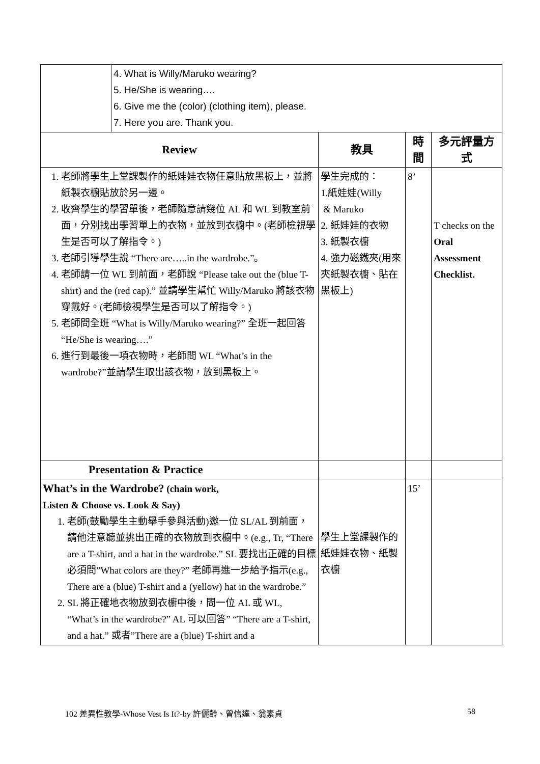| | 4. What is Willy/Maruko wearing? 5. He/She is wearing…. 6. Give me the (color) (clothing item), please. 7. Here you are. Thank you. | | | |
| Review | | 教具 | 時 間 | 多元評量方式 |
| 1. 老師將學生上堂課製作的紙娃娃衣物任意貼放黑板上，並將紙製衣櫥貼放於另一邊。 2. 收齊學生的學習單後，老師隨意請幾位 AL 和 WL 到教室前面，分別找出學習單上的衣物，並放到衣櫥中。(老師檢視學生是否可以了解指令。) 3. 老師引導學生說 “There are…..in the wardrobe.”。 4. 老師請一位 WL 到前面，老師說 “Please take out the (blue T-shirt) and the (red cap).” 並請學生幫忙 Willy/Maruko 將該衣物穿戴好。(老師檢視學生是否可以了解指令。) 5. 老師問全班 “What is Willy/Maruko wearing?” 全班一起回答 “He/She is wearing….” 6. 進行到最後一項衣物時，老師問 WL “What’s in the wardrobe?”並請學生取出該衣物，放到黑板上。 | | 學生完成的： 1.紙娃娃(Willy & Maruko 2. 紙娃娃的衣物 3. 紙製衣櫥 4. 強力磁鐵夾(用來夾紙製衣櫥、貼在黑板上) | 8’ | T checks on the Oral Assessment Checklist. |
| Presentation & Practice | | | | |
| What’s in the Wardrobe? (chain work, Listen & Choose vs. Look & Say) 1. 老師(鼓勵學生主動舉手參與活動)邀一位 SL/AL 到前面，請他注意聽並挑出正確的衣物放到衣櫥中。(e.g., Tr, “There are a T-shirt, and a hat in the wardrobe.” SL 要找出正確的目標必須問”What colors are they?” 老師再進一步給予指示(e.g., There are a (blue) T-shirt and a (yellow) hat in the wardrobe.” 2. SL 將正確地衣物放到衣櫥中後，問一位 AL 或 WL, “What’s in the wardrobe?” AL 可以回答” “There are a T-shirt, and a hat.” 或者”There are a (blue) T-shirt and a | | 學生上堂課製作的紙娃娃衣物、紙製衣櫥 | 15’ | |
102 差異性教學-Whose Vest Is It?-by 許儷齡、曾信達、翁素貞 58